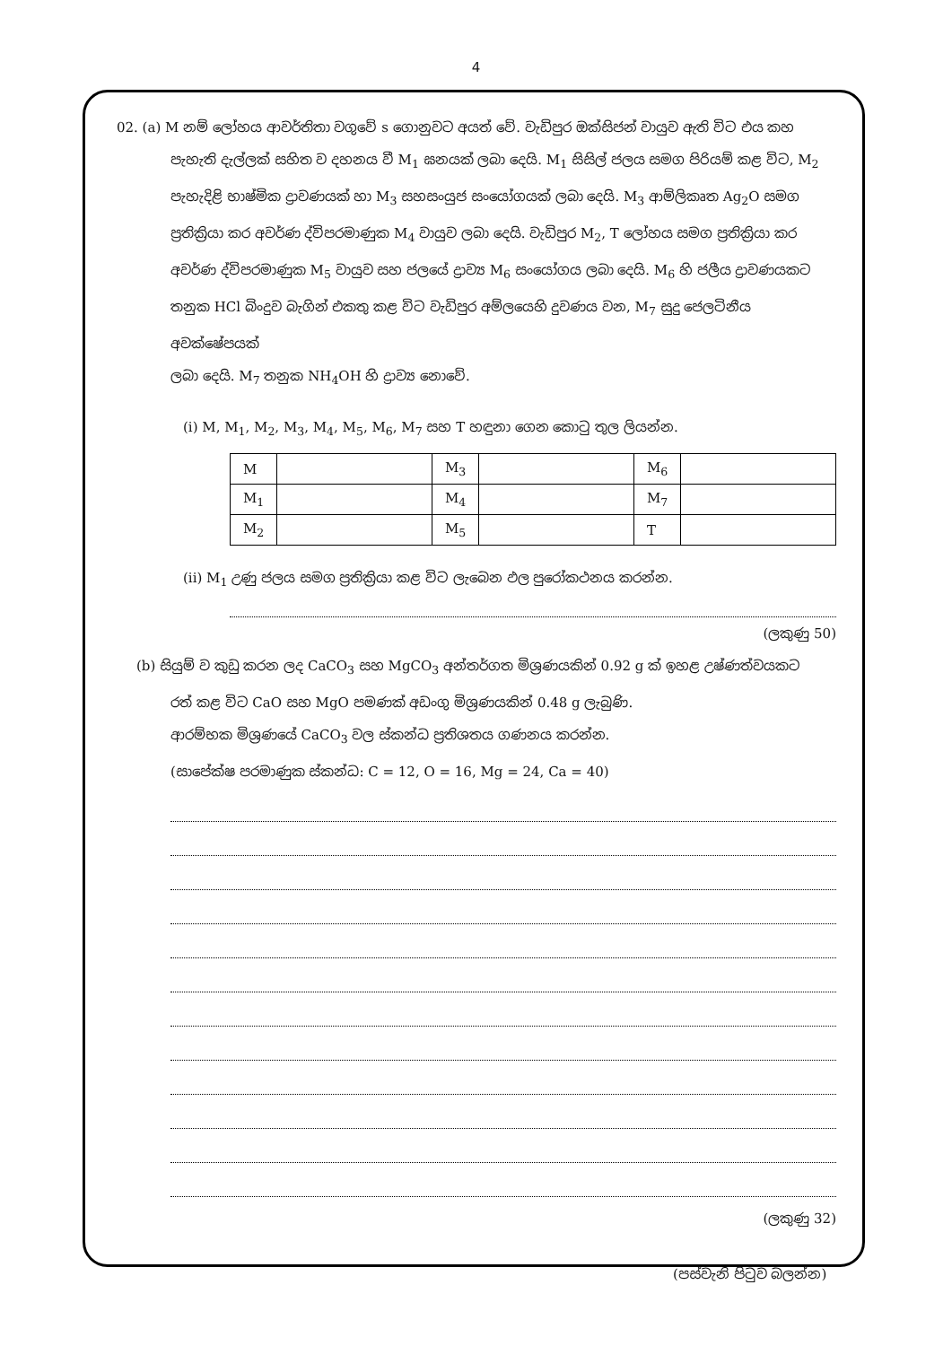4
02. (a) M නම් ලෝහය ආවර්තිතා වගුවේ s ගොනුවට අයත් වේ. වැඩිපුර ඔක්සිජන් වායුව ඇති විට එය කහ
පැහැති දැල්ලක් සහිත ව දහනය වී M<sub>1</sub> ඝනයක් ලබා දෙයි. M<sub>1</sub> සිසිල් ජලය සමග පිරියම් කළ විට, M<sub>2</sub>
පැහැදිළි භාෂ්මික ද්‍රාවණයක් හා M<sub>3</sub> සහසංයුජ සංයෝගයක් ලබා දෙයි. M<sub>3</sub> ආම්ලිකෘත Ag<sub>2</sub>O සමග
ප්‍රතික්‍රියා කර අවර්ණ ද්විපරමාණුක M<sub>4</sub> වායුව ලබා දෙයි. වැඩිපුර M<sub>2</sub>, T ලෝහය සමග ප්‍රතික්‍රියා කර
අවර්ණ ද්විපරමාණුක M<sub>5</sub> වායුව සහ ජලයේ ද්‍රාව්‍ය M<sub>6</sub> සංයෝගය ලබා දෙයි. M<sub>6</sub> හි ජලීය ද්‍රාවණයකට
තනුක HCl බිංදුව බැගින් එකතු කළ විට වැඩිපුර අම්ලයෙහි දුවණය වන, M<sub>7</sub> සුදු ජෙලටිනීය අවක්ෂේපයක්
ලබා දෙයි. M<sub>7</sub> තනුක NH<sub>4</sub>OH හි ද්‍රාව්‍ය නොවේ.
(i) M, M<sub>1</sub>, M<sub>2</sub>, M<sub>3</sub>, M<sub>4</sub>, M<sub>5</sub>, M<sub>6</sub>, M<sub>7</sub> සහ T හඳුනා ගෙන කොටු තුල ලියන්න.
| M | | M<sub>3</sub> | | M<sub>6</sub> | |
| M<sub>1</sub> | | M<sub>4</sub> | | M<sub>7</sub> | |
| M<sub>2</sub> | | M<sub>5</sub> | | T | |
(ii) M<sub>1</sub> උණු ජලය සමග ප්‍රතික්‍රියා කළ විට ලැබෙන ඵල පුරෝකථනය කරන්න.
(ලකුණු 50)
(b) සියුම් ව කුඩු කරන ලද CaCO<sub>3</sub> සහ MgCO<sub>3</sub> අන්තර්ගත මිශ්‍රණයකින් 0.92 g ක් ඉහළ උෂ්ණත්වයකට
රත් කළ විට CaO සහ MgO පමණක් අඩංගු මිශ්‍රණයකින් 0.48 g ලැබුණි.
ආරම්භක මිශ්‍රණයේ CaCO<sub>3</sub> වල ස්කන්ධ ප්‍රතිශතය ගණනය කරන්න.
(සාපේක්ෂ පරමාණුක ස්කන්ධ: C = 12, O = 16, Mg = 24, Ca = 40)
(ලකුණු 32)
(පස්වැනි පිටුව බලන්න)